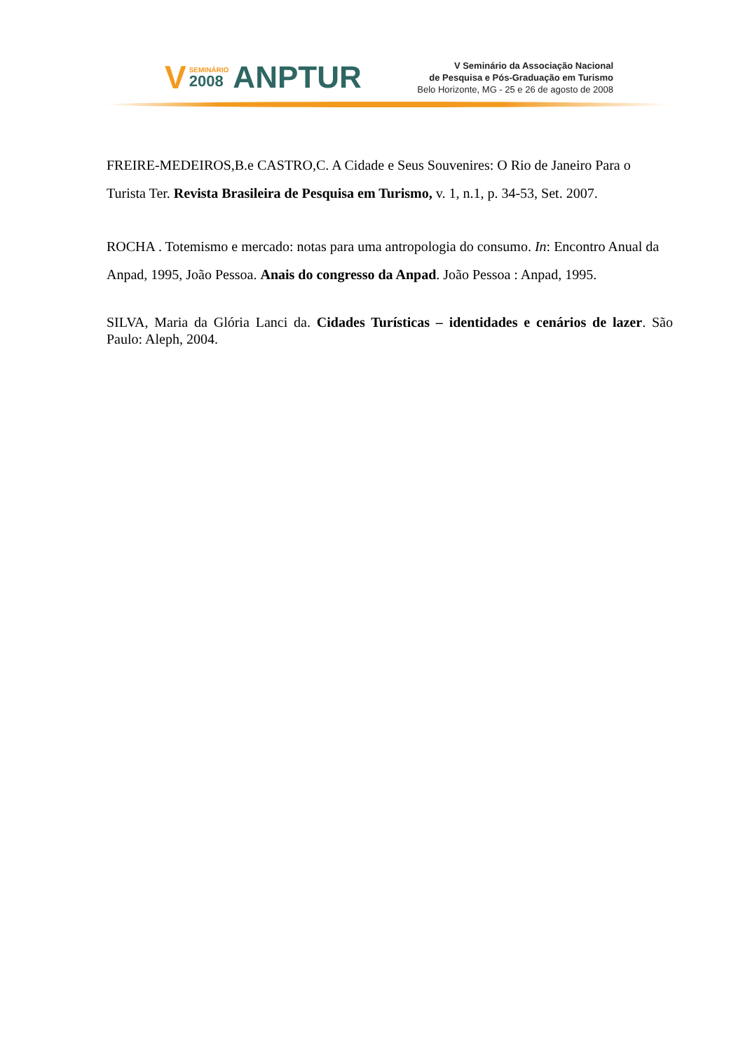V
SEMINÁRIO
2008
ANPTUR
V Seminário da Associação Nacional
de Pesquisa e Pós-Graduação em Turismo
Belo Horizonte, MG - 25 e 26 de agosto de 2008
FREIRE-MEDEIROS,B.e CASTRO,C. A Cidade e Seus Souvenires: O Rio de Janeiro Para o Turista Ter. Revista Brasileira de Pesquisa em Turismo, v. 1, n.1, p. 34-53, Set. 2007.
ROCHA . Totemismo e mercado: notas para uma antropologia do consumo. In: Encontro Anual da Anpad, 1995, João Pessoa. Anais do congresso da Anpad. João Pessoa : Anpad, 1995.
SILVA, Maria da Glória Lanci da. Cidades Turísticas – identidades e cenários de lazer. São Paulo: Aleph, 2004.